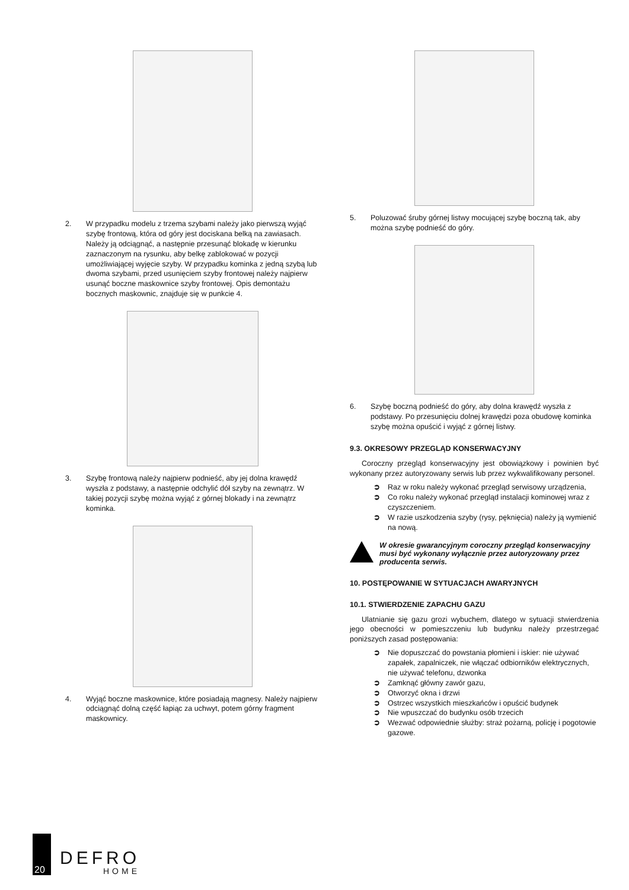2. W przypadku modelu z trzema szybami należy jako pierwszą wyjąć szybę frontową, która od góry jest dociskana belką na zawiasach. Należy ją odciągnąć, a następnie przesunąć blokadę w kierunku zaznaczonym na rysunku, aby belkę zablokować w pozycji umożliwiającej wyjęcie szyby. W przypadku kominka z jedną szybą lub dwoma szybami, przed usunięciem szyby frontowej należy najpierw usunąć boczne maskownice szyby frontowej. Opis demontażu bocznych maskownic, znajduje się w punkcie 4.
3. Szybę frontową należy najpierw podnieść, aby jej dolna krawędź wyszła z podstawy, a następnie odchylić dół szyby na zewnątrz. W takiej pozycji szybę można wyjąć z górnej blokady i na zewnątrz kominka.
4. Wyjąć boczne maskownice, które posiadają magnesy. Należy najpierw odciągnąć dolną część łapiąc za uchwyt, potem górny fragment maskownicy.
5. Poluzować śruby górnej listwy mocującej szybę boczną tak, aby można szybę podnieść do góry.
6. Szybę boczną podnieść do góry, aby dolna krawędź wyszła z podstawy. Po przesunięciu dolnej krawędzi poza obudowę kominka szybę można opuścić i wyjąć z górnej listwy.
9.3. OKRESOWY PRZEGLĄD KONSERWACYJNY
Coroczny przegląd konserwacyjny jest obowiązkowy i powinien być wykonany przez autoryzowany serwis lub przez wykwalifikowany personel.
➲ Raz w roku należy wykonać przegląd serwisowy urządzenia,
➲ Co roku należy wykonać przegląd instalacji kominowej wraz z czyszczeniem.
➲ W razie uszkodzenia szyby (rysy, pęknięcia) należy ją wymienić na nową.
W okresie gwarancyjnym coroczny przegląd konserwacyjny musi być wykonany wyłącznie przez autoryzowany przez producenta serwis.
10. POSTĘPOWANIE W SYTUACJACH AWARYJNYCH
10.1. STWIERDZENIE ZAPACHU GAZU
Ulatnianie się gazu grozi wybuchem, dlatego w sytuacji stwierdzenia jego obecności w pomieszczeniu lub budynku należy przestrzegać poniższych zasad postępowania:
➲ Nie dopuszczać do powstania płomieni i iskier: nie używać zapałek, zapalniczek, nie włączać odbiorników elektrycznych, nie używać telefonu, dzwonka
➲ Zamknąć główny zawór gazu,
➲ Otworzyć okna i drzwi
➲ Ostrzec wszystkich mieszkańców i opuścić budynek
➲ Nie wpuszczać do budynku osób trzecich
➲ Wezwać odpowiednie służby: straż pożarną, policję i pogotowie gazowe.
20
DEFRO
HOME